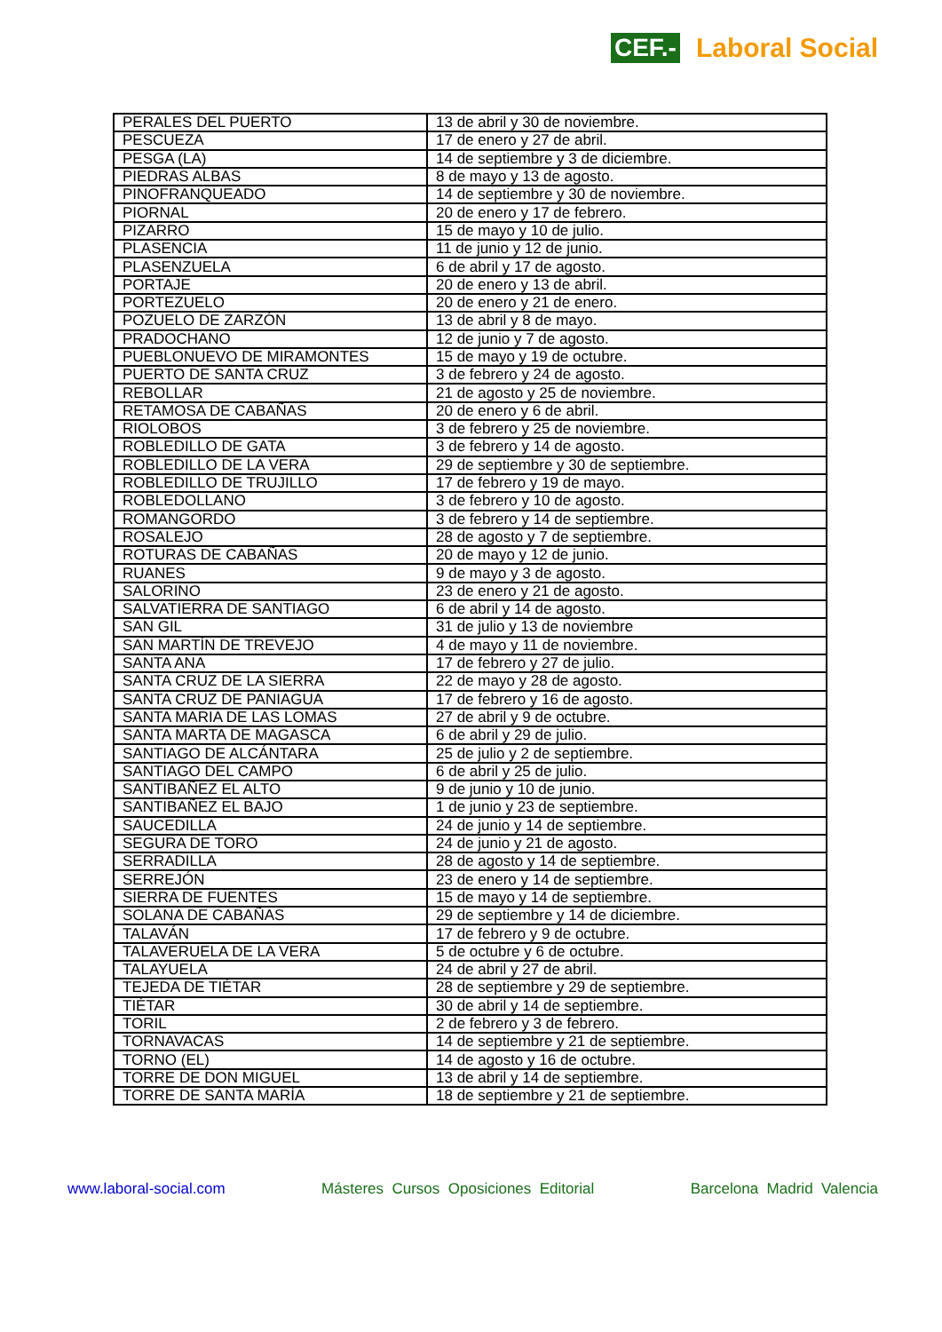CEF.- Laboral Social
| PERALES DEL PUERTO | 13 de abril y 30 de noviembre. |
| PESCUEZA | 17 de enero y 27 de abril. |
| PESGA (LA) | 14 de septiembre y 3 de diciembre. |
| PIEDRAS ALBAS | 8 de mayo y 13 de agosto. |
| PINOFRANQUEADO | 14 de septiembre y 30 de noviembre. |
| PIORNAL | 20 de enero y 17 de febrero. |
| PIZARRO | 15 de mayo y 10 de julio. |
| PLASENCIA | 11 de junio y 12 de junio. |
| PLASENZUELA | 6 de abril y 17 de agosto. |
| PORTAJE | 20 de enero y 13 de abril. |
| PORTEZUELO | 20 de enero y 21 de enero. |
| POZUELO DE ZARZÓN | 13 de abril y 8 de mayo. |
| PRADOCHANO | 12 de junio y 7 de agosto. |
| PUEBLONUEVO DE MIRAMONTES | 15 de mayo y 19 de octubre. |
| PUERTO DE SANTA CRUZ | 3 de febrero y 24 de agosto. |
| REBOLLAR | 21 de agosto y 25 de noviembre. |
| RETAMOSA DE CABAÑAS | 20 de enero y 6 de abril. |
| RIOLOBOS | 3 de febrero y 25 de noviembre. |
| ROBLEDILLO DE GATA | 3 de febrero y 14 de agosto. |
| ROBLEDILLO DE LA VERA | 29 de septiembre y 30 de septiembre. |
| ROBLEDILLO DE TRUJILLO | 17 de febrero y 19 de mayo. |
| ROBLEDOLLANO | 3 de febrero y 10 de agosto. |
| ROMANGORDO | 3 de febrero y 14 de septiembre. |
| ROSALEJO | 28 de agosto y 7 de septiembre. |
| ROTURAS DE CABAÑAS | 20 de mayo y 12 de junio. |
| RUANES | 9 de mayo y 3 de agosto. |
| SALORINO | 23 de enero y 21 de agosto. |
| SALVATIERRA DE SANTIAGO | 6 de abril y 14 de agosto. |
| SAN GIL | 31 de julio y 13 de noviembre |
| SAN MARTÍN DE TREVEJO | 4 de mayo y 11 de noviembre. |
| SANTA ANA | 17 de febrero y 27 de julio. |
| SANTA CRUZ DE LA SIERRA | 22 de mayo y 28 de agosto. |
| SANTA CRUZ DE PANIAGUA | 17 de febrero y 16 de agosto. |
| SANTA MARIA DE LAS LOMAS | 27 de abril y 9 de octubre. |
| SANTA MARTA DE MAGASCA | 6 de abril y 29 de julio. |
| SANTIAGO DE ALCÁNTARA | 25 de julio y 2 de septiembre. |
| SANTIAGO DEL CAMPO | 6 de abril y 25 de julio. |
| SANTIBAÑEZ EL ALTO | 9 de junio y 10 de junio. |
| SANTIBAÑEZ EL BAJO | 1 de junio y 23 de septiembre. |
| SAUCEDILLA | 24 de junio y 14 de septiembre. |
| SEGURA DE TORO | 24 de junio y 21 de agosto. |
| SERRADILLA | 28 de agosto y 14 de septiembre. |
| SERREJÓN | 23 de enero y 14 de septiembre. |
| SIERRA DE FUENTES | 15 de mayo y 14 de septiembre. |
| SOLANA DE CABAÑAS | 29 de septiembre y 14 de diciembre. |
| TALAVÁN | 17 de febrero y 9 de octubre. |
| TALAVERUELA DE LA VERA | 5 de octubre y 6 de octubre. |
| TALAYUELA | 24 de abril y 27 de abril. |
| TEJEDA DE TIÉTAR | 28 de septiembre y 29 de septiembre. |
| TIÉTAR | 30 de abril y 14 de septiembre. |
| TORIL | 2 de febrero y 3 de febrero. |
| TORNAVACAS | 14 de septiembre y 21 de septiembre. |
| TORNO (EL) | 14 de agosto y 16 de octubre. |
| TORRE DE DON MIGUEL | 13 de abril y 14 de septiembre. |
| TORRE DE SANTA MARÍA | 18 de septiembre y 21 de septiembre. |
www.laboral-social.com Másteres Cursos Oposiciones Editorial Barcelona Madrid Valencia